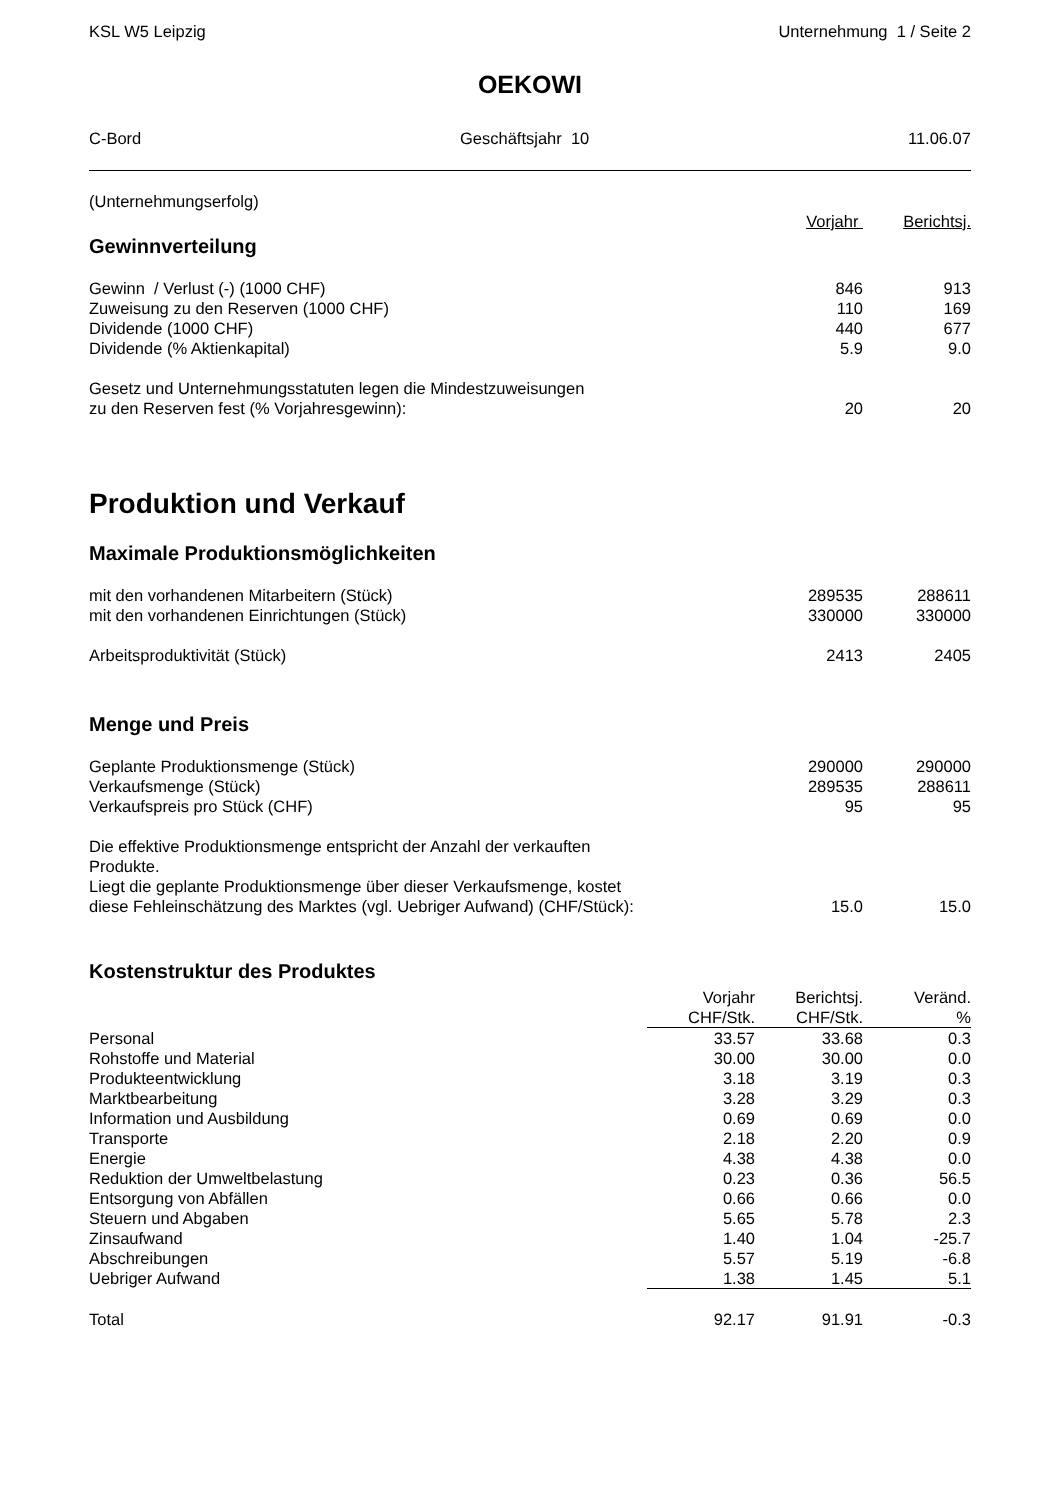KSL W5 Leipzig Unternehmung 1 / Seite 2
OEKOWI
C-Bord Geschäftsjahr 10 11.06.07
| (Unternehmungserfolg) | | |
| | Vorjahr | Berichtsj. |
Gewinnverteilung
| Gewinn / Verlust (-) (1000 CHF) | 846 | 913 |
| Zuweisung zu den Reserven (1000 CHF) | 110 | 169 |
| Dividende (1000 CHF) | 440 | 677 |
| Dividende (% Aktienkapital) | 5.9 | 9.0 |
| Gesetz und Unternehmungsstatuten legen die Mindestzuweisungen zu den Reserven fest (% Vorjahresgewinn): | 20 | 20 |
Produktion und Verkauf
Maximale Produktionsmöglichkeiten
| mit den vorhandenen Mitarbeitern (Stück) | 289535 | 288611 |
| mit den vorhandenen Einrichtungen (Stück) | 330000 | 330000 |
| Arbeitsproduktivität (Stück) | 2413 | 2405 |
Menge und Preis
| Geplante Produktionsmenge (Stück) | 290000 | 290000 |
| Verkaufsmenge (Stück) | 289535 | 288611 |
| Verkaufspreis pro Stück (CHF) | 95 | 95 |
| Die effektive Produktionsmenge entspricht der Anzahl der verkauften Produkte. Liegt die geplante Produktionsmenge über dieser Verkaufsmenge, kostet diese Fehleinschätzung des Marktes (vgl. Uebriger Aufwand) (CHF/Stück): | 15.0 | 15.0 |
Kostenstruktur des Produktes
| | Vorjahr | Berichtsj. | Veränd. |
| | CHF/Stk. | CHF/Stk. | % |
| Personal | 33.57 | 33.68 | 0.3 |
| Rohstoffe und Material | 30.00 | 30.00 | 0.0 |
| Produkteentwicklung | 3.18 | 3.19 | 0.3 |
| Marktbearbeitung | 3.28 | 3.29 | 0.3 |
| Information und Ausbildung | 0.69 | 0.69 | 0.0 |
| Transporte | 2.18 | 2.20 | 0.9 |
| Energie | 4.38 | 4.38 | 0.0 |
| Reduktion der Umweltbelastung | 0.23 | 0.36 | 56.5 |
| Entsorgung von Abfällen | 0.66 | 0.66 | 0.0 |
| Steuern und Abgaben | 5.65 | 5.78 | 2.3 |
| Zinsaufwand | 1.40 | 1.04 | -25.7 |
| Abschreibungen | 5.57 | 5.19 | -6.8 |
| Uebriger Aufwand | 1.38 | 1.45 | 5.1 |
| Total | 92.17 | 91.91 | -0.3 |